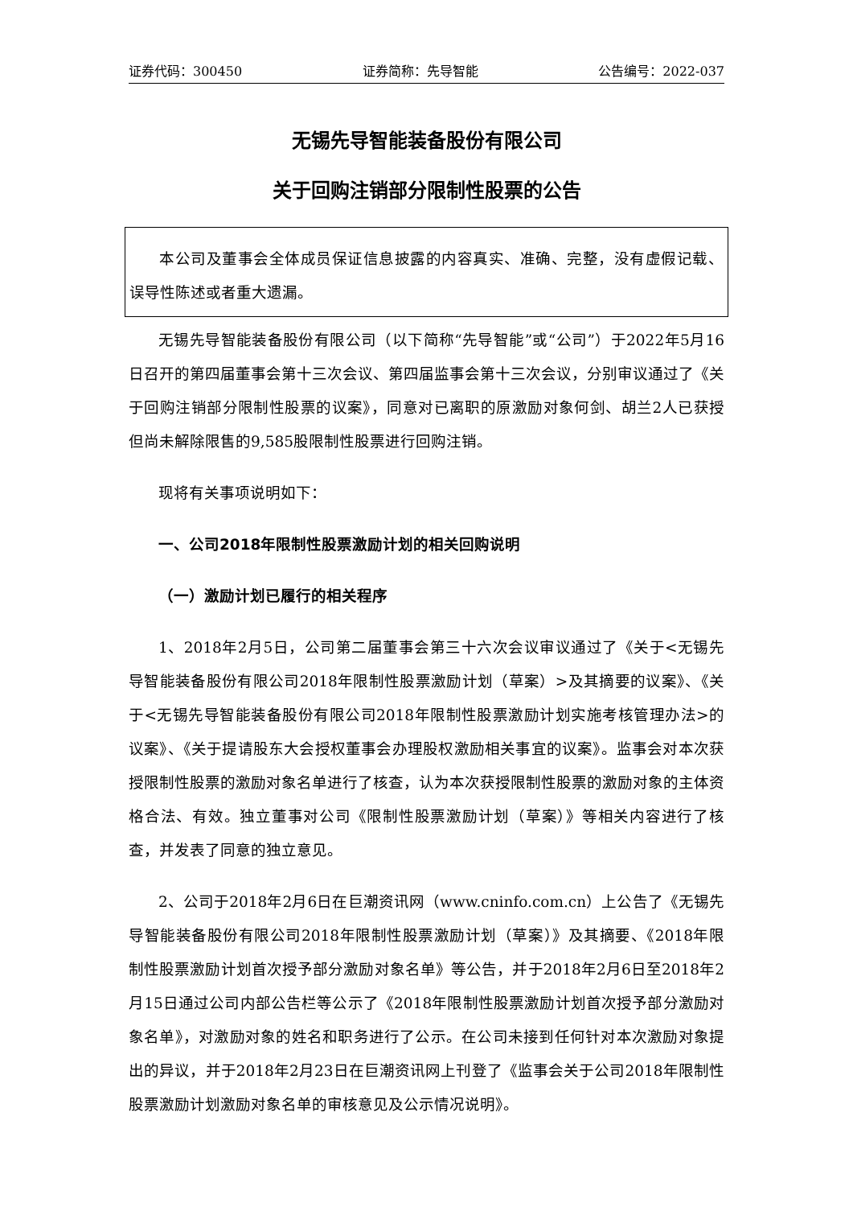证券代码：300450 证券简称：先导智能 公告编号：2022-037
无锡先导智能装备股份有限公司
关于回购注销部分限制性股票的公告
本公司及董事会全体成员保证信息披露的内容真实、准确、完整，没有虚假记载、误导性陈述或者重大遗漏。
无锡先导智能装备股份有限公司（以下简称“先导智能”或“公司”）于2022年5月16日召开的第四届董事会第十三次会议、第四届监事会第十三次会议，分别审议通过了《关于回购注销部分限制性股票的议案》，同意对已离职的原激励对象何剑、胡兰2人已获授但尚未解除限售的9,585股限制性股票进行回购注销。
现将有关事项说明如下：
一、公司2018年限制性股票激励计划的相关回购说明
（一）激励计划已履行的相关程序
1、2018年2月5日，公司第二届董事会第三十六次会议审议通过了《关于<无锡先导智能装备股份有限公司2018年限制性股票激励计划（草案）>及其摘要的议案》、《关于<无锡先导智能装备股份有限公司2018年限制性股票激励计划实施考核管理办法>的议案》、《关于提请股东大会授权董事会办理股权激励相关事宜的议案》。监事会对本次获授限制性股票的激励对象名单进行了核查，认为本次获授限制性股票的激励对象的主体资格合法、有效。独立董事对公司《限制性股票激励计划（草案）》等相关内容进行了核查，并发表了同意的独立意见。
2、公司于2018年2月6日在巨潮资讯网（www.cninfo.com.cn）上公告了《无锡先导智能装备股份有限公司2018年限制性股票激励计划（草案）》及其摘要、《2018年限制性股票激励计划首次授予部分激励对象名单》等公告，并于2018年2月6日至2018年2月15日通过公司内部公告栏等公示了《2018年限制性股票激励计划首次授予部分激励对象名单》，对激励对象的姓名和职务进行了公示。在公司未接到任何针对本次激励对象提出的异议，并于2018年2月23日在巨潮资讯网上刊登了《监事会关于公司2018年限制性股票激励计划激励对象名单的审核意见及公示情况说明》。